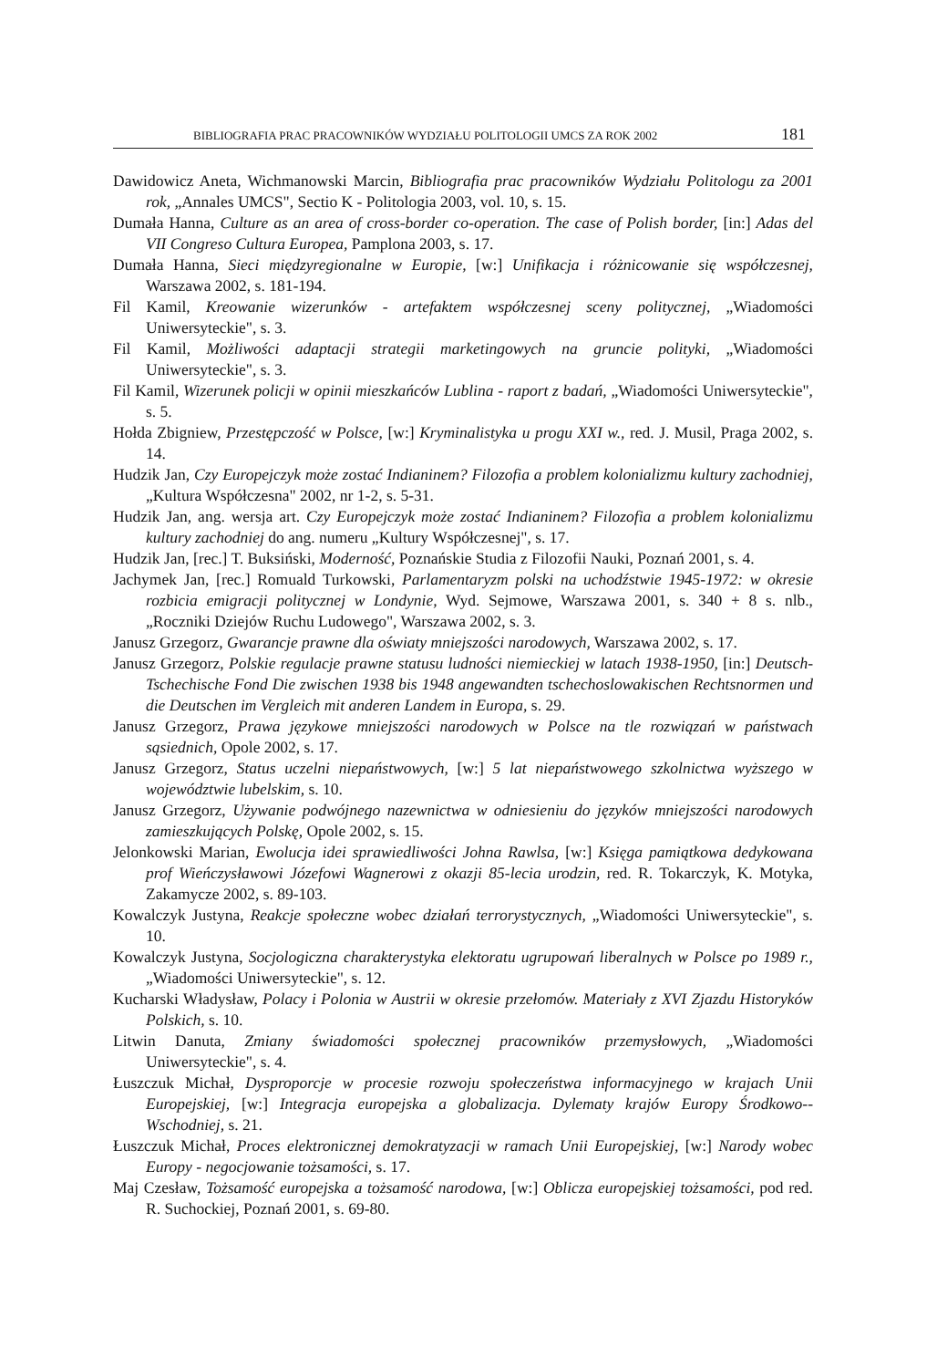BIBLIOGRAFIA PRAC PRACOWNIKÓW WYDZIAŁU POLITOLOGII UMCS ZA ROK 2002 181
Dawidowicz Aneta, Wichmanowski Marcin, Bibliografia prac pracowników Wydziału Politologu za 2001 rok, „Annales UMCS", Sectio K - Politologia 2003, vol. 10, s. 15.
Dumała Hanna, Culture as an area of cross-border co-operation. The case of Polish border, [in:] Adas del VII Congreso Cultura Europea, Pamplona 2003, s. 17.
Dumała Hanna, Sieci międzyregionalne w Europie, [w:] Unifikacja i różnicowanie się współczesnej, Warszawa 2002, s. 181-194.
Fil Kamil, Kreowanie wizerunków - artefaktem współczesnej sceny politycznej, „Wiadomości Uniwersyteckie", s. 3.
Fil Kamil, Możliwości adaptacji strategii marketingowych na gruncie polityki, „Wiadomości Uniwersyteckie", s. 3.
Fil Kamil, Wizerunek policji w opinii mieszkańców Lublina - raport z badań, „Wiadomości Uniwersyteckie", s. 5.
Hołda Zbigniew, Przestępczość w Polsce, [w:] Kryminalistyka u progu XXI w., red. J. Musil, Praga 2002, s. 14.
Hudzik Jan, Czy Europejczyk może zostać Indianinem? Filozofia a problem kolonializmu kultury zachodniej, „Kultura Współczesna" 2002, nr 1-2, s. 5-31.
Hudzik Jan, ang. wersja art. Czy Europejczyk może zostać Indianinem? Filozofia a problem kolonializmu kultury zachodniej do ang. numeru „Kultury Współczesnej", s. 17.
Hudzik Jan, [rec.] T. Buksiński, Moderność, Poznańskie Studia z Filozofii Nauki, Poznań 2001, s. 4.
Jachymek Jan, [rec.] Romuald Turkowski, Parlamentaryzm polski na uchodźstwie 1945-1972: w okresie rozbicia emigracji politycznej w Londynie, Wyd. Sejmowe, Warszawa 2001, s. 340 + 8 s. nlb., „Roczniki Dziejów Ruchu Ludowego", Warszawa 2002, s. 3.
Janusz Grzegorz, Gwarancje prawne dla oświaty mniejszości narodowych, Warszawa 2002, s. 17.
Janusz Grzegorz, Polskie regulacje prawne statusu ludności niemieckiej w latach 1938-1950, [in:] Deutsch-Tschechische Fond Die zwischen 1938 bis 1948 angewandten tschechoslowakischen Rechtsnormen und die Deutschen im Vergleich mit anderen Landem in Europa, s. 29.
Janusz Grzegorz, Prawa językowe mniejszości narodowych w Polsce na tle rozwiązań w państwach sąsiednich, Opole 2002, s. 17.
Janusz Grzegorz, Status uczelni niepaństwowych, [w:] 5 lat niepaństwowego szkolnictwa wyższego w województwie lubelskim, s. 10.
Janusz Grzegorz, Używanie podwójnego nazewnictwa w odniesieniu do języków mniejszości narodowych zamieszkujących Polskę, Opole 2002, s. 15.
Jelonkowski Marian, Ewolucja idei sprawiedliwości Johna Rawlsa, [w:] Księga pamiątkowa dedykowana prof Wieńczysławowi Józefowi Wagnerowi z okazji 85-lecia urodzin, red. R. Tokarczyk, K. Motyka, Zakamycze 2002, s. 89-103.
Kowalczyk Justyna, Reakcje społeczne wobec działań terrorystycznych, „Wiadomości Uniwersyteckie", s. 10.
Kowalczyk Justyna, Socjologiczna charakterystyka elektoratu ugrupowań liberalnych w Polsce po 1989 r., „Wiadomości Uniwersyteckie", s. 12.
Kucharski Władysław, Polacy i Polonia w Austrii w okresie przełomów. Materiały z XVI Zjazdu Historyków Polskich, s. 10.
Litwin Danuta, Zmiany świadomości społecznej pracowników przemysłowych, „Wiadomości Uniwersyteckie", s. 4.
Łuszczuk Michał, Dysproporcje w procesie rozwoju społeczeństwa informacyjnego w krajach Unii Europejskiej, [w:] Integracja europejska a globalizacja. Dylematy krajów Europy Środkowo--Wschodniej, s. 21.
Łuszczuk Michał, Proces elektronicznej demokratyzacji w ramach Unii Europejskiej, [w:] Narody wobec Europy - negocjowanie tożsamości, s. 17.
Maj Czesław, Tożsamość europejska a tożsamość narodowa, [w:] Oblicza europejskiej tożsamości, pod red. R. Suchockiej, Poznań 2001, s. 69-80.